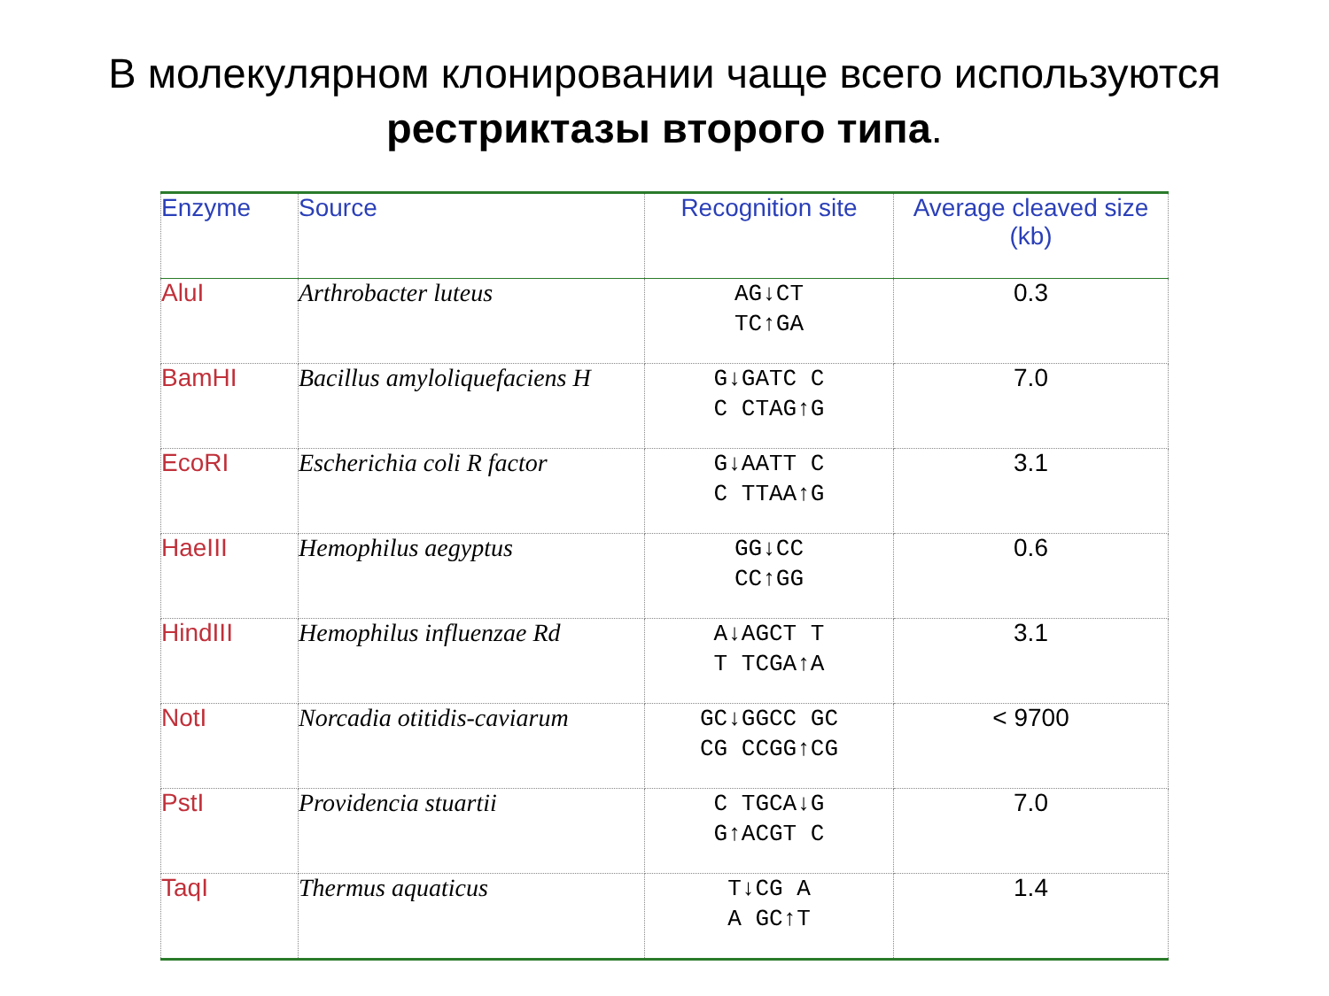В молекулярном клонировании чаще всего используются
рестриктазы второго типа.
| Enzyme | Source | Recognition site | Average cleaved size (kb) |
| --- | --- | --- | --- |
| AluI | Arthrobacter luteus | AG↓CT TC↑GA | 0.3 |
| BamHI | Bacillus amyloliquefaciens H | G↓GATC C C CTAG↑G | 7.0 |
| EcoRI | Escherichia coli R factor | G↓AATT C C TTAA↑G | 3.1 |
| HaeIII | Hemophilus aegyptus | GG↓CC CC↑GG | 0.6 |
| HindIII | Hemophilus influenzae Rd | A↓AGCT T T TCGA↑A | 3.1 |
| NotI | Norcadia otitidis-caviarum | GC↓GGCC GC CG CCGG↑CG | < 9700 |
| PstI | Providencia stuartii | C TGCA↓G G↑ACGT C | 7.0 |
| TaqI | Thermus aquaticus | T↓CG A A GC↑T | 1.4 |